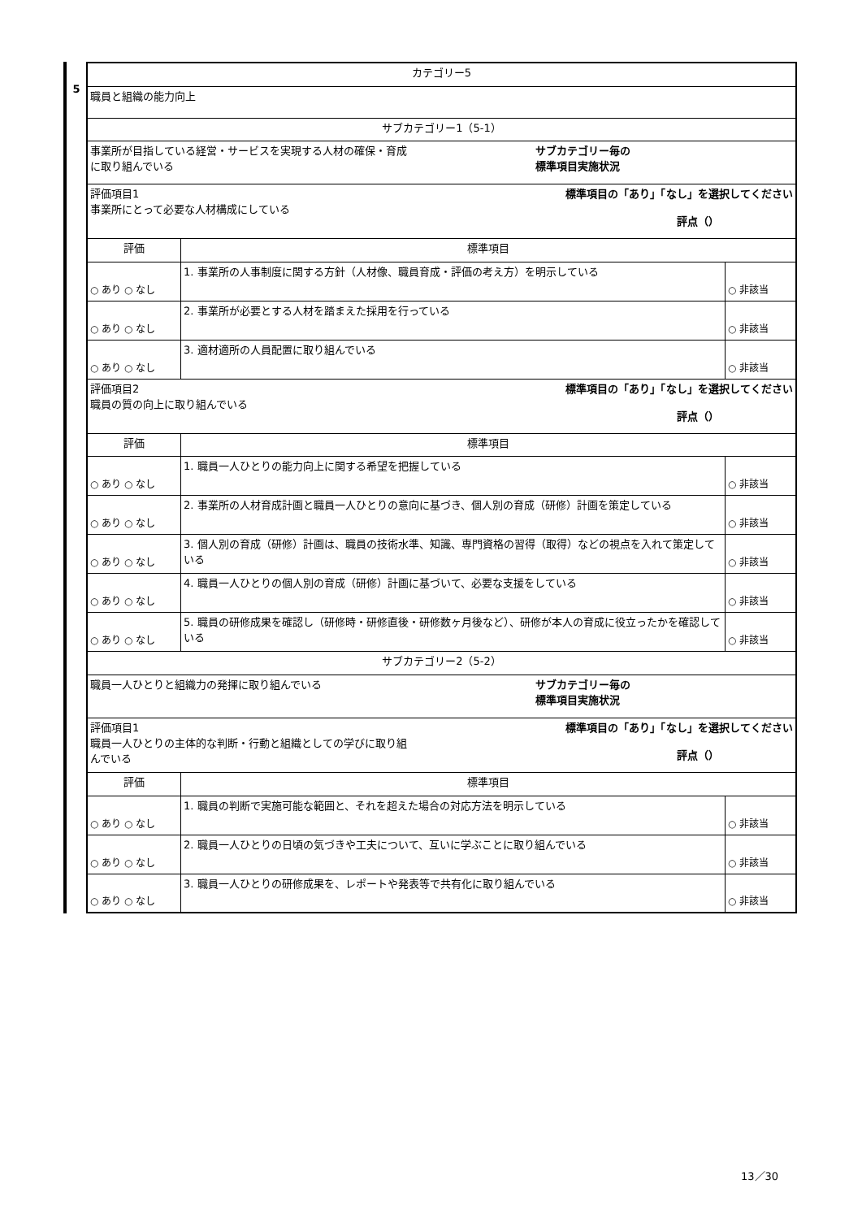5
| カテゴリー5 | | |
| 職員と組織の能力向上 | | |
| サブカテゴリー1（5-1） | | |
| 事業所が目指している経営・サービスを実現する人材の確保・育成 に取り組んでいる サブカテゴリー毎の 標準項目実施状況 | | |
| 評価項目1 事業所にとって必要な人材構成にしている 標準項目の「あり」「なし」を選択してください 評点（） | | |
| 評価 | 標準項目 | |
| ○ あり ○ なし | 1. 事業所の人事制度に関する方針（人材像、職員育成・評価の考え方）を明示している | ○ 非該当 |
| ○ あり ○ なし | 2. 事業所が必要とする人材を踏まえた採用を行っている | ○ 非該当 |
| ○ あり ○ なし | 3. 適材適所の人員配置に取り組んでいる | ○ 非該当 |
| 評価項目2 職員の質の向上に取り組んでいる 標準項目の「あり」「なし」を選択してください 評点（） | | |
| 評価 | 標準項目 | |
| ○ あり ○ なし | 1. 職員一人ひとりの能力向上に関する希望を把握している | ○ 非該当 |
| ○ あり ○ なし | 2. 事業所の人材育成計画と職員一人ひとりの意向に基づき、個人別の育成（研修）計画を策定している | ○ 非該当 |
| ○ あり ○ なし | 3. 個人別の育成（研修）計画は、職員の技術水準、知識、専門資格の習得（取得）などの視点を入れて策定している | ○ 非該当 |
| ○ あり ○ なし | 4. 職員一人ひとりの個人別の育成（研修）計画に基づいて、必要な支援をしている | ○ 非該当 |
| ○ あり ○ なし | 5. 職員の研修成果を確認し（研修時・研修直後・研修数ヶ月後など）、研修が本人の育成に役立ったかを確認している | ○ 非該当 |
| サブカテゴリー2（5-2） | | |
| 職員一人ひとりと組織力の発揮に取り組んでいる サブカテゴリー毎の 標準項目実施状況 | | |
| 評価項目1 職員一人ひとりの主体的な判断・行動と組織としての学びに取り組 んでいる 標準項目の「あり」「なし」を選択してください 評点（） | | |
| 評価 | 標準項目 | |
| ○ あり ○ なし | 1. 職員の判断で実施可能な範囲と、それを超えた場合の対応方法を明示している | ○ 非該当 |
| ○ あり ○ なし | 2. 職員一人ひとりの日頃の気づきや工夫について、互いに学ぶことに取り組んでいる | ○ 非該当 |
| ○ あり ○ なし | 3. 職員一人ひとりの研修成果を、レポートや発表等で共有化に取り組んでいる | ○ 非該当 |
13／30